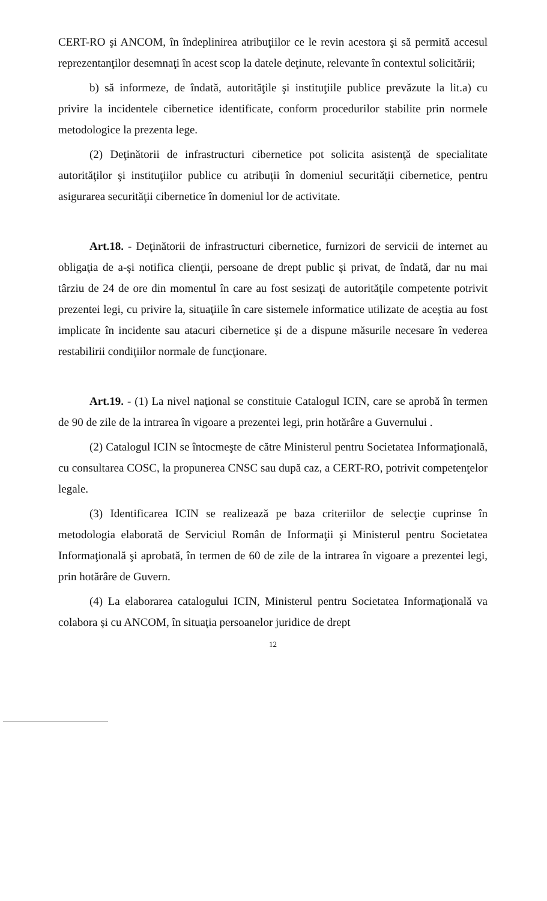CERT-RO şi ANCOM, în îndeplinirea atribuţiilor ce le revin acestora şi să permită accesul reprezentanţilor desemnaţi în acest scop la datele deţinute, relevante în contextul solicitării;
b) să informeze, de îndată, autorităţile şi instituţiile publice prevăzute la lit.a) cu privire la incidentele cibernetice identificate, conform procedurilor stabilite prin normele metodologice la prezenta lege.
(2) Deţinătorii de infrastructuri cibernetice pot solicita asistenţă de specialitate autorităţilor şi instituţiilor publice cu atribuţii în domeniul securităţii cibernetice, pentru asigurarea securităţii cibernetice în domeniul lor de activitate.
Art.18. - Deţinătorii de infrastructuri cibernetice, furnizori de servicii de internet au obligaţia de a-şi notifica clienţii, persoane de drept public şi privat, de îndată, dar nu mai târziu de 24 de ore din momentul în care au fost sesizaţi de autorităţile competente potrivit prezentei legi, cu privire la, situaţiile în care sistemele informatice utilizate de aceştia au fost implicate în incidente sau atacuri cibernetice şi de a dispune măsurile necesare în vederea restabilirii condiţiilor normale de funcţionare.
Art.19. - (1) La nivel naţional se constituie Catalogul ICIN, care se aprobă în termen de 90 de zile de la intrarea în vigoare a prezentei legi, prin hotărâre a Guvernului .
(2) Catalogul ICIN se întocmeşte de către Ministerul pentru Societatea Informaţională, cu consultarea COSC, la propunerea CNSC sau după caz, a CERT-RO, potrivit competenţelor legale.
(3) Identificarea ICIN se realizează pe baza criteriilor de selecţie cuprinse în metodologia elaborată de Serviciul Român de Informaţii şi Ministerul pentru Societatea Informaţională şi aprobată, în termen de 60 de zile de la intrarea în vigoare a prezentei legi, prin hotărâre de Guvern.
(4) La elaborarea catalogului ICIN, Ministerul pentru Societatea Informaţională va colabora şi cu ANCOM, în situaţia persoanelor juridice de drept
12